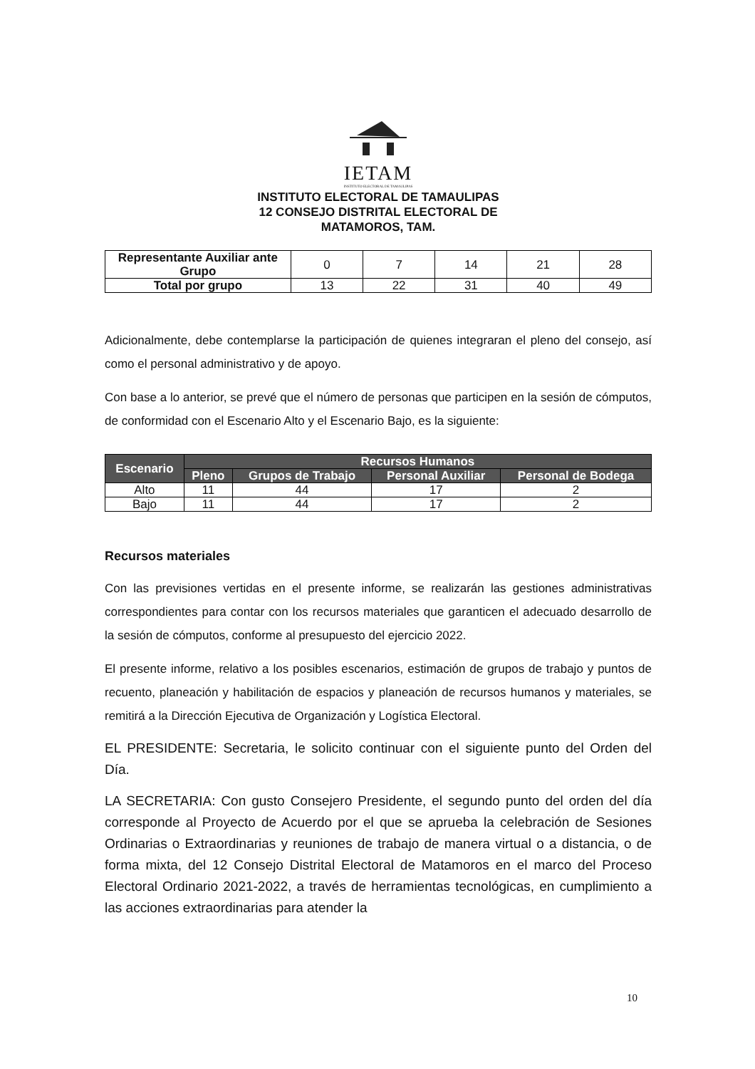IETAM
INSTITUTO ELECTORAL DE TAMAULIPAS
INSTITUTO ELECTORAL DE TAMAULIPAS
12 CONSEJO DISTRITAL ELECTORAL DE
MATAMOROS, TAM.
| Representante Auxiliar ante Grupo | 0 | 7 | 14 | 21 | 28 |
| Total por grupo | 13 | 22 | 31 | 40 | 49 |
Adicionalmente, debe contemplarse la participación de quienes integraran el pleno del consejo, así como el personal administrativo y de apoyo.
Con base a lo anterior, se prevé que el número de personas que participen en la sesión de cómputos, de conformidad con el Escenario Alto y el Escenario Bajo, es la siguiente:
| Escenario | Recursos Humanos | | | |
| --- | --- | --- | --- | --- |
| | Pleno | Grupos de Trabajo | Personal Auxiliar | Personal de Bodega |
| Alto | 11 | 44 | 17 | 2 |
| Bajo | 11 | 44 | 17 | 2 |
Recursos materiales
Con las previsiones vertidas en el presente informe, se realizarán las gestiones administrativas correspondientes para contar con los recursos materiales que garanticen el adecuado desarrollo de la sesión de cómputos, conforme al presupuesto del ejercicio 2022.
El presente informe, relativo a los posibles escenarios, estimación de grupos de trabajo y puntos de recuento, planeación y habilitación de espacios y planeación de recursos humanos y materiales, se remitirá a la Dirección Ejecutiva de Organización y Logística Electoral.
EL PRESIDENTE: Secretaria, le solicito continuar con el siguiente punto del Orden del Día.
LA SECRETARIA: Con gusto Consejero Presidente, el segundo punto del orden del día corresponde al Proyecto de Acuerdo por el que se aprueba la celebración de Sesiones Ordinarias o Extraordinarias y reuniones de trabajo de manera virtual o a distancia, o de forma mixta, del 12 Consejo Distrital Electoral de Matamoros en el marco del Proceso Electoral Ordinario 2021-2022, a través de herramientas tecnológicas, en cumplimiento a las acciones extraordinarias para atender la
10